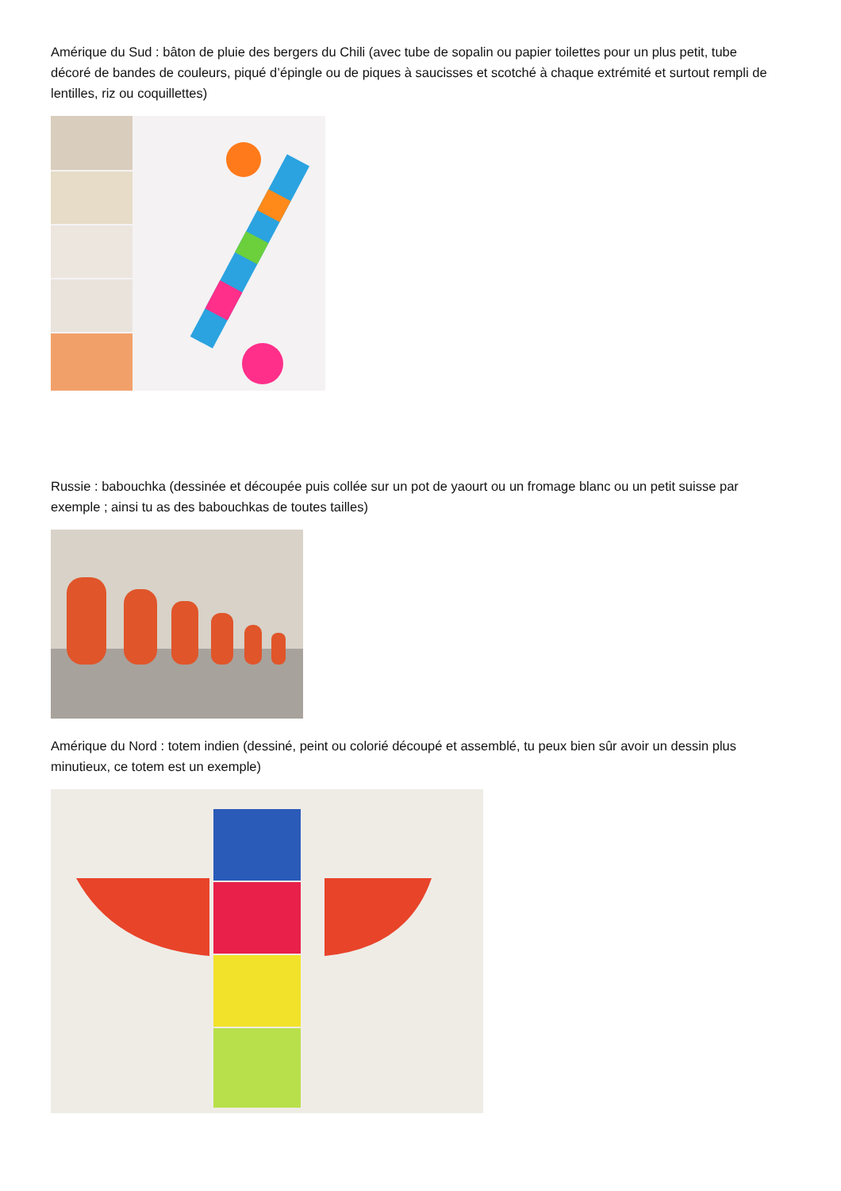Amérique du Sud : bâton de pluie des bergers du Chili (avec tube de sopalin ou papier toilettes pour un plus petit, tube décoré de bandes de couleurs, piqué d’épingle ou de piques à saucisses et scotché à chaque extrémité et surtout rempli de lentilles, riz ou coquillettes)
Russie : babouchka (dessinée et découpée puis collée sur un pot de yaourt ou un fromage blanc ou un petit suisse par exemple ; ainsi tu as des babouchkas de toutes tailles)
Amérique du Nord : totem indien (dessiné, peint ou colorié découpé et assemblé, tu peux bien sûr avoir un dessin plus minutieux, ce totem est un exemple)